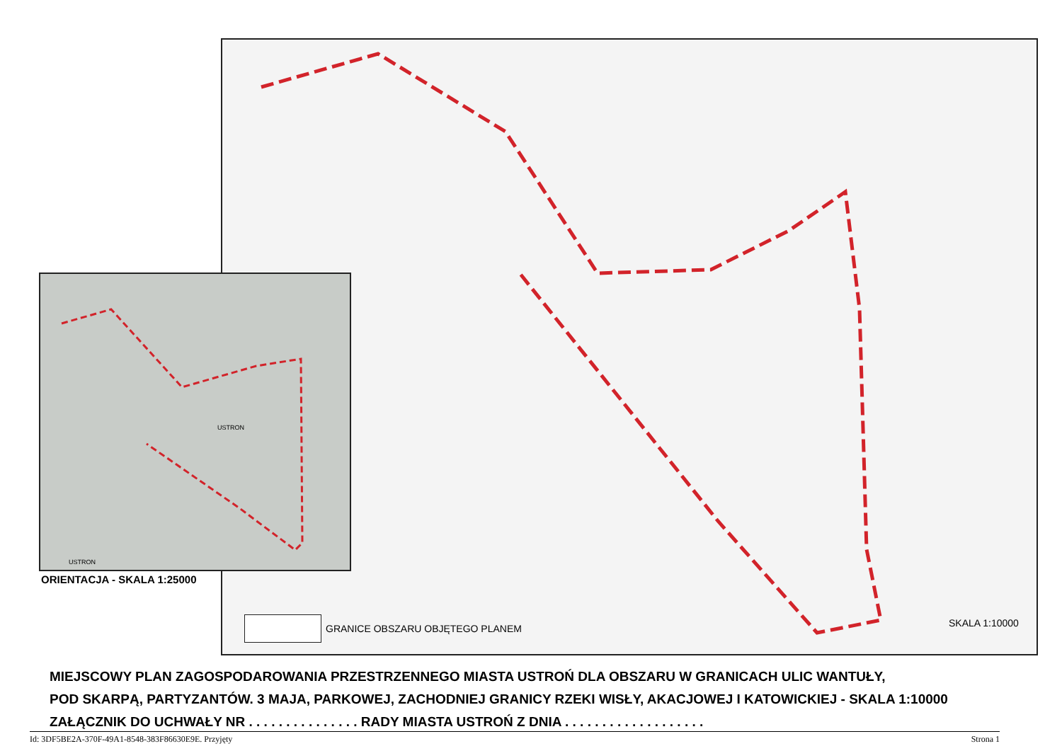USTRON
USTRON
ORIENTACJA - SKALA 1:25000
GRANICE OBSZARU OBJĘTEGO PLANEM
SKALA 1:10000
MIEJSCOWY PLAN ZAGOSPODAROWANIA PRZESTRZENNEGO MIASTA USTROŃ DLA OBSZARU W GRANICACH ULIC WANTUŁY,
POD SKARPĄ, PARTYZANTÓW. 3 MAJA, PARKOWEJ, ZACHODNIEJ GRANICY RZEKI WISŁY, AKACJOWEJ I KATOWICKIEJ - SKALA 1:10000
ZAŁĄCZNIK DO UCHWAŁY NR . . . . . . . . . . . . . . . RADY MIASTA USTROŃ Z DNIA . . . . . . . . . . . . . . . . . . .
Id: 3DF5BE2A-370F-49A1-8548-383F86630E9E. Przyjęty Strona 1